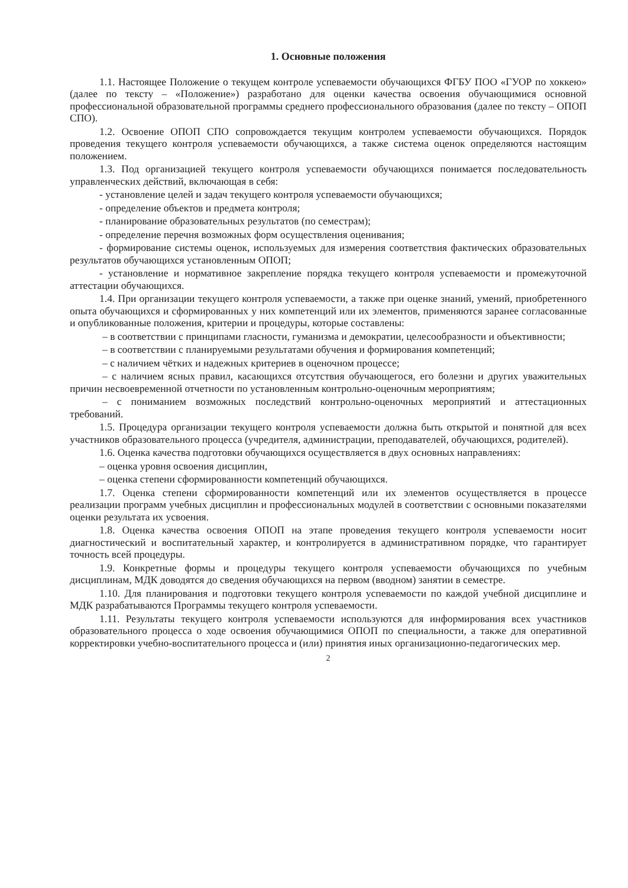1. Основные положения
1.1. Настоящее Положение о текущем контроле успеваемости обучающихся ФГБУ ПОО «ГУОР по хоккею» (далее по тексту – «Положение») разработано для оценки качества освоения обучающимися основной профессиональной образовательной программы среднего профессионального образования (далее по тексту – ОПОП СПО).
1.2. Освоение ОПОП СПО сопровождается текущим контролем успеваемости обучающихся. Порядок проведения текущего контроля успеваемости обучающихся, а также система оценок определяются настоящим положением.
1.3. Под организацией текущего контроля успеваемости обучающихся понимается последовательность управленческих действий, включающая в себя:
- установление целей и задач текущего контроля успеваемости обучающихся;
- определение объектов и предмета контроля;
- планирование образовательных результатов (по семестрам);
- определение перечня возможных форм осуществления оценивания;
- формирование системы оценок, используемых для измерения соответствия фактических образовательных результатов обучающихся установленным ОПОП;
- установление и нормативное закрепление порядка текущего контроля успеваемости и промежуточной аттестации обучающихся.
1.4. При организации текущего контроля успеваемости, а также при оценке знаний, умений, приобретенного опыта обучающихся и сформированных у них компетенций или их элементов, применяются заранее согласованные и опубликованные положения, критерии и процедуры, которые составлены:
– в соответствии с принципами гласности, гуманизма и демократии, целесообразности и объективности;
– в соответствии с планируемыми результатами обучения и формирования компетенций;
– с наличием чётких и надежных критериев в оценочном процессе;
– с наличием ясных правил, касающихся отсутствия обучающегося, его болезни и других уважительных причин несвоевременной отчетности по установленным контрольно-оценочным мероприятиям;
– с пониманием возможных последствий контрольно-оценочных мероприятий и аттестационных требований.
1.5. Процедура организации текущего контроля успеваемости должна быть открытой и понятной для всех участников образовательного процесса (учредителя, администрации, преподавателей, обучающихся, родителей).
1.6. Оценка качества подготовки обучающихся осуществляется в двух основных направлениях:
– оценка уровня освоения дисциплин,
– оценка степени сформированности компетенций обучающихся.
1.7. Оценка степени сформированности компетенций или их элементов осуществляется в процессе реализации программ учебных дисциплин и профессиональных модулей в соответствии с основными показателями оценки результата их усвоения.
1.8. Оценка качества освоения ОПОП на этапе проведения текущего контроля успеваемости носит диагностический и воспитательный характер, и контролируется в административном порядке, что гарантирует точность всей процедуры.
1.9. Конкретные формы и процедуры текущего контроля успеваемости обучающихся по учебным дисциплинам, МДК доводятся до сведения обучающихся на первом (вводном) занятии в семестре.
1.10. Для планирования и подготовки текущего контроля успеваемости по каждой учебной дисциплине и МДК разрабатываются Программы текущего контроля успеваемости.
1.11. Результаты текущего контроля успеваемости используются для информирования всех участников образовательного процесса о ходе освоения обучающимися ОПОП по специальности, а также для оперативной корректировки учебно-воспитательного процесса и (или) принятия иных организационно-педагогических мер.
2